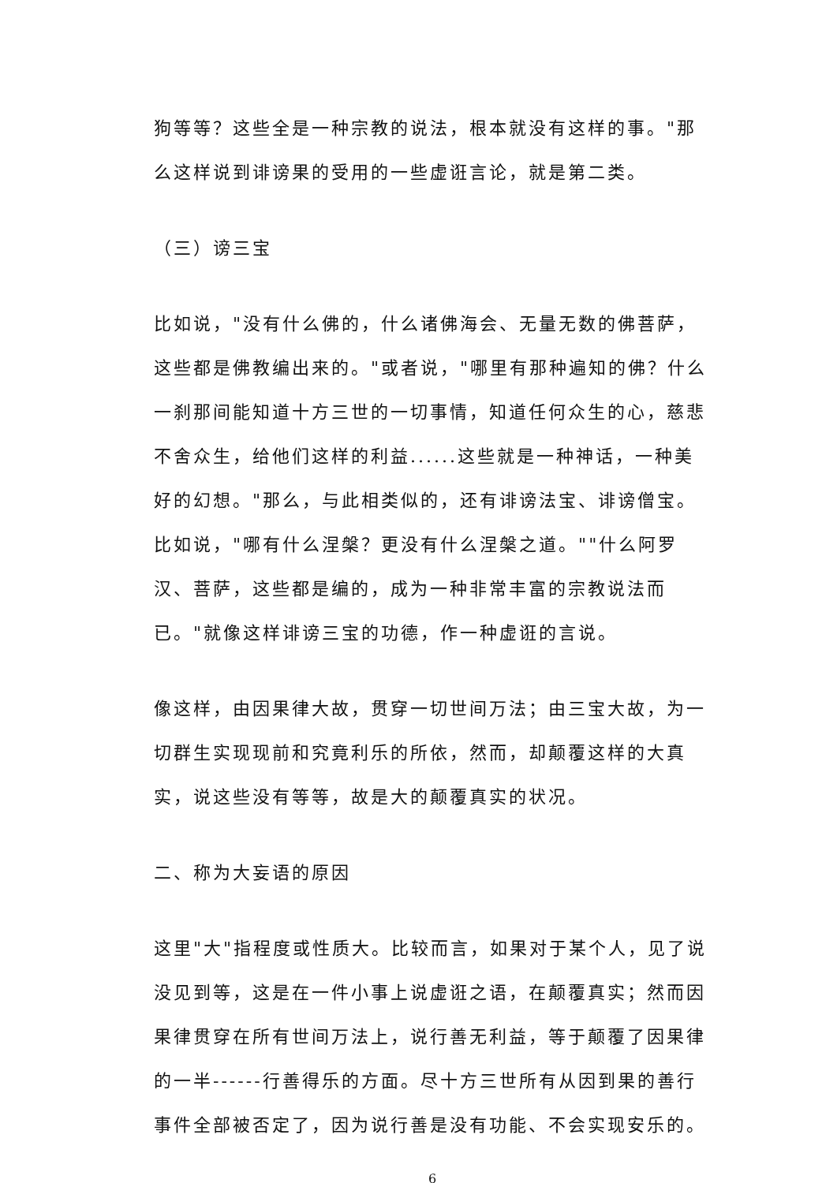狗等等？这些全是一种宗教的说法，根本就没有这样的事。"那么这样说到诽谤果的受用的一些虚诳言论，就是第二类。
（三）谤三宝
比如说，"没有什么佛的，什么诸佛海会、无量无数的佛菩萨，这些都是佛教编出来的。"或者说，"哪里有那种遍知的佛？什么一刹那间能知道十方三世的一切事情，知道任何众生的心，慈悲不舍众生，给他们这样的利益......这些就是一种神话，一种美好的幻想。"那么，与此相类似的，还有诽谤法宝、诽谤僧宝。比如说，"哪有什么涅槃？更没有什么涅槃之道。""什么阿罗汉、菩萨，这些都是编的，成为一种非常丰富的宗教说法而已。"就像这样诽谤三宝的功德，作一种虚诳的言说。
像这样，由因果律大故，贯穿一切世间万法；由三宝大故，为一切群生实现现前和究竟利乐的所依，然而，却颠覆这样的大真实，说这些没有等等，故是大的颠覆真实的状况。
二、称为大妄语的原因
这里"大"指程度或性质大。比较而言，如果对于某个人，见了说没见到等，这是在一件小事上说虚诳之语，在颠覆真实；然而因果律贯穿在所有世间万法上，说行善无利益，等于颠覆了因果律的一半------行善得乐的方面。尽十方三世所有从因到果的善行事件全部被否定了，因为说行善是没有功能、不会实现安乐的。
6